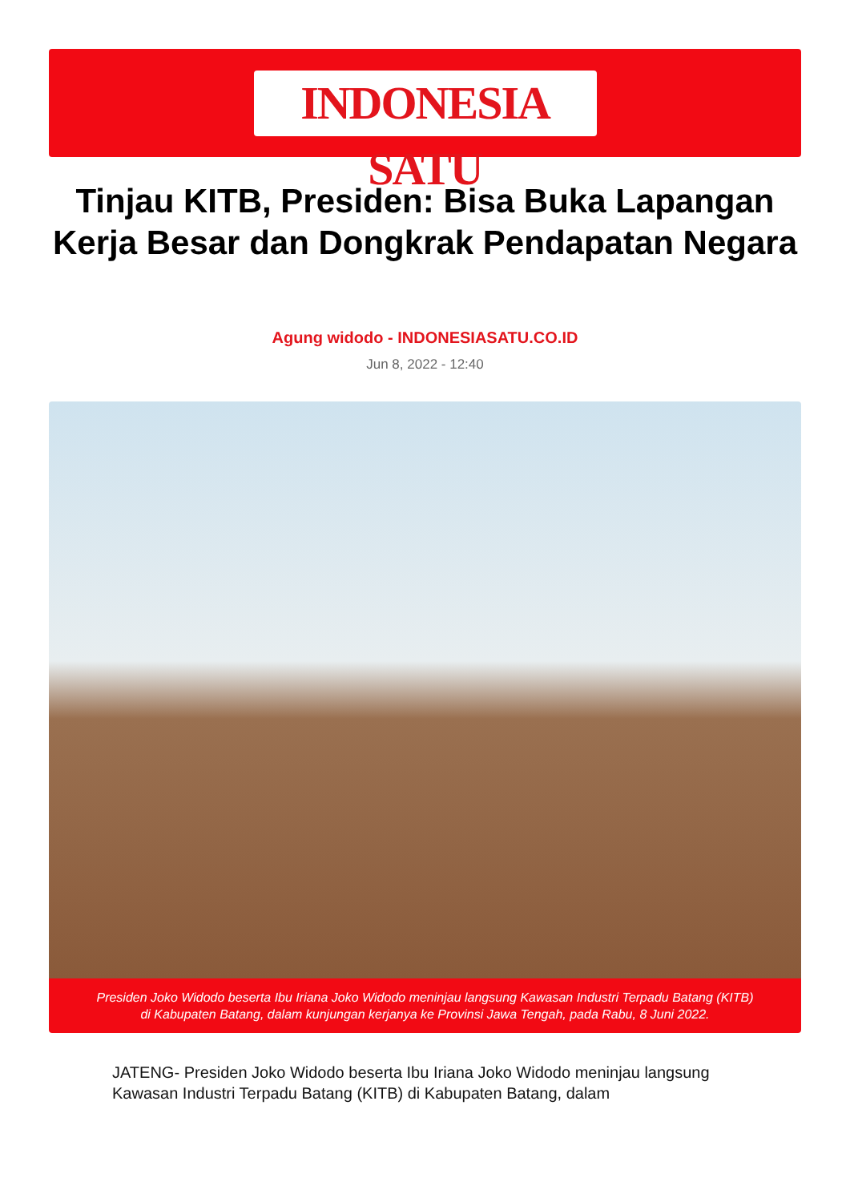INDONESIA SATU
Tinjau KITB, Presiden: Bisa Buka Lapangan Kerja Besar dan Dongkrak Pendapatan Negara
Agung widodo - INDONESIASATU.CO.ID
Jun 8, 2022 - 12:40
Presiden Joko Widodo beserta Ibu Iriana Joko Widodo meninjau langsung Kawasan Industri Terpadu Batang (KITB)
di Kabupaten Batang, dalam kunjungan kerjanya ke Provinsi Jawa Tengah, pada Rabu, 8 Juni 2022.
JATENG- Presiden Joko Widodo beserta Ibu Iriana Joko Widodo meninjau langsung Kawasan Industri Terpadu Batang (KITB) di Kabupaten Batang, dalam